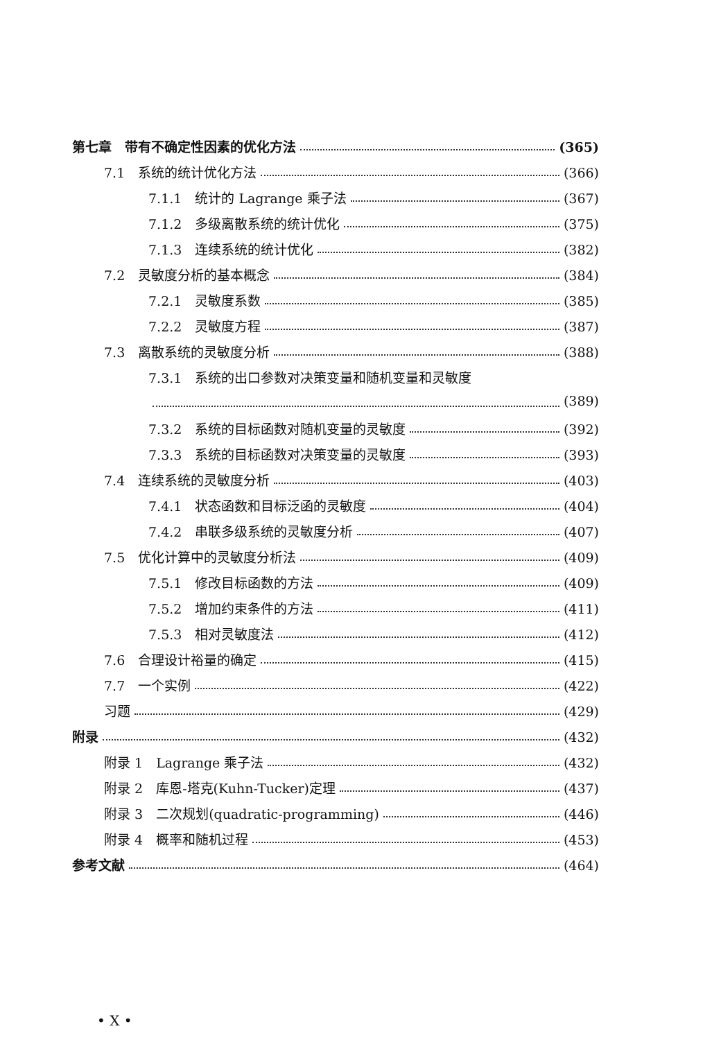第七章　带有不确定性因素的优化方法 (365)
7.1　系统的统计优化方法 (366)
7.1.1　统计的 Lagrange 乘子法 (367)
7.1.2　多级离散系统的统计优化 (375)
7.1.3　连续系统的统计优化 (382)
7.2　灵敏度分析的基本概念 (384)
7.2.1　灵敏度系数 (385)
7.2.2　灵敏度方程 (387)
7.3　离散系统的灵敏度分析 (388)
7.3.1　系统的出口参数对决策变量和随机变量和灵敏度
(389)
7.3.2　系统的目标函数对随机变量的灵敏度 (392)
7.3.3　系统的目标函数对决策变量的灵敏度 (393)
7.4　连续系统的灵敏度分析 (403)
7.4.1　状态函数和目标泛函的灵敏度 (404)
7.4.2　串联多级系统的灵敏度分析 (407)
7.5　优化计算中的灵敏度分析法 (409)
7.5.1　修改目标函数的方法 (409)
7.5.2　增加约束条件的方法 (411)
7.5.3　相对灵敏度法 (412)
7.6　合理设计裕量的确定 (415)
7.7　一个实例 (422)
习题 (429)
附录 (432)
附录 1　Lagrange 乘子法 (432)
附录 2　库恩-塔克(Kuhn-Tucker)定理 (437)
附录 3　二次规划(quadratic-programming) (446)
附录 4　概率和随机过程 (453)
参考文献 (464)
• X •